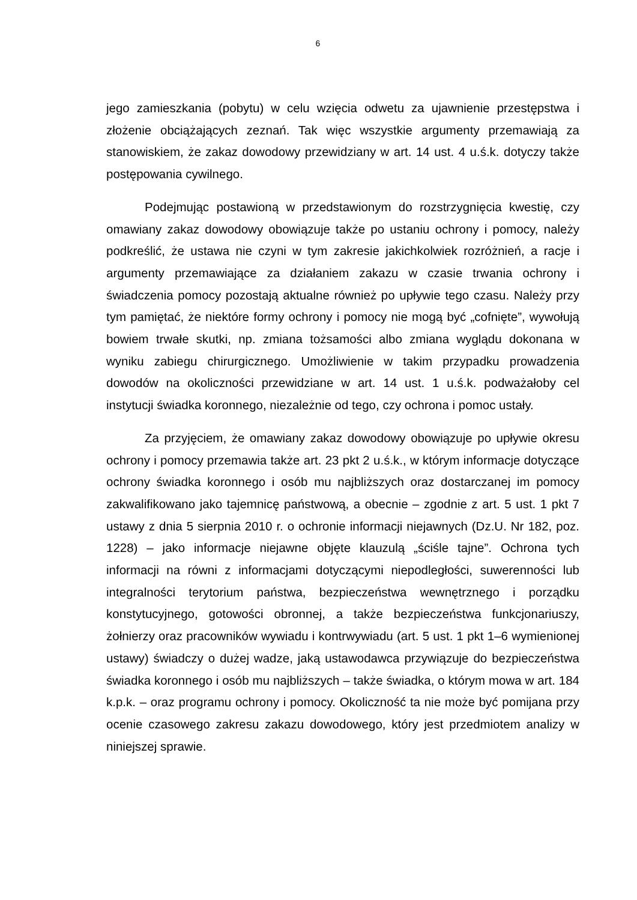6
jego zamieszkania (pobytu) w celu wzięcia odwetu za ujawnienie przestępstwa i złożenie obciążających zeznań. Tak więc wszystkie argumenty przemawiają za stanowiskiem, że zakaz dowodowy przewidziany w art. 14 ust. 4 u.ś.k. dotyczy także postępowania cywilnego.
Podejmując postawioną w przedstawionym do rozstrzygnięcia kwestię, czy omawiany zakaz dowodowy obowiązuje także po ustaniu ochrony i pomocy, należy podkreślić, że ustawa nie czyni w tym zakresie jakichkolwiek rozróżnień, a racje i argumenty przemawiające za działaniem zakazu w czasie trwania ochrony i świadczenia pomocy pozostają aktualne również po upływie tego czasu. Należy przy tym pamiętać, że niektóre formy ochrony i pomocy nie mogą być „cofnięte”, wywołują bowiem trwałe skutki, np. zmiana tożsamości albo zmiana wyglądu dokonana w wyniku zabiegu chirurgicznego. Umożliwienie w takim przypadku prowadzenia dowodów na okoliczności przewidziane w art. 14 ust. 1 u.ś.k. podważałoby cel instytucji świadka koronnego, niezależnie od tego, czy ochrona i pomoc ustały.
Za przyjęciem, że omawiany zakaz dowodowy obowiązuje po upływie okresu ochrony i pomocy przemawia także art. 23 pkt 2 u.ś.k., w którym informacje dotyczące ochrony świadka koronnego i osób mu najbliższych oraz dostarczanej im pomocy zakwalifikowano jako tajemnicę państwową, a obecnie – zgodnie z art. 5 ust. 1 pkt 7 ustawy z dnia 5 sierpnia 2010 r. o ochronie informacji niejawnych (Dz.U. Nr 182, poz. 1228) – jako informacje niejawne objęte klauzulą „ściśle tajne”. Ochrona tych informacji na równi z informacjami dotyczącymi niepodległości, suwerenności lub integralności terytorium państwa, bezpieczeństwa wewnętrznego i porządku konstytucyjnego, gotowości obronnej, a także bezpieczeństwa funkcjonariuszy, żołnierzy oraz pracowników wywiadu i kontrwywiadu (art. 5 ust. 1 pkt 1–6 wymienionej ustawy) świadczy o dużej wadze, jaką ustawodawca przywiązuje do bezpieczeństwa świadka koronnego i osób mu najbliższych – także świadka, o którym mowa w art. 184 k.p.k. – oraz programu ochrony i pomocy. Okoliczność ta nie może być pomijana przy ocenie czasowego zakresu zakazu dowodowego, który jest przedmiotem analizy w niniejszej sprawie.